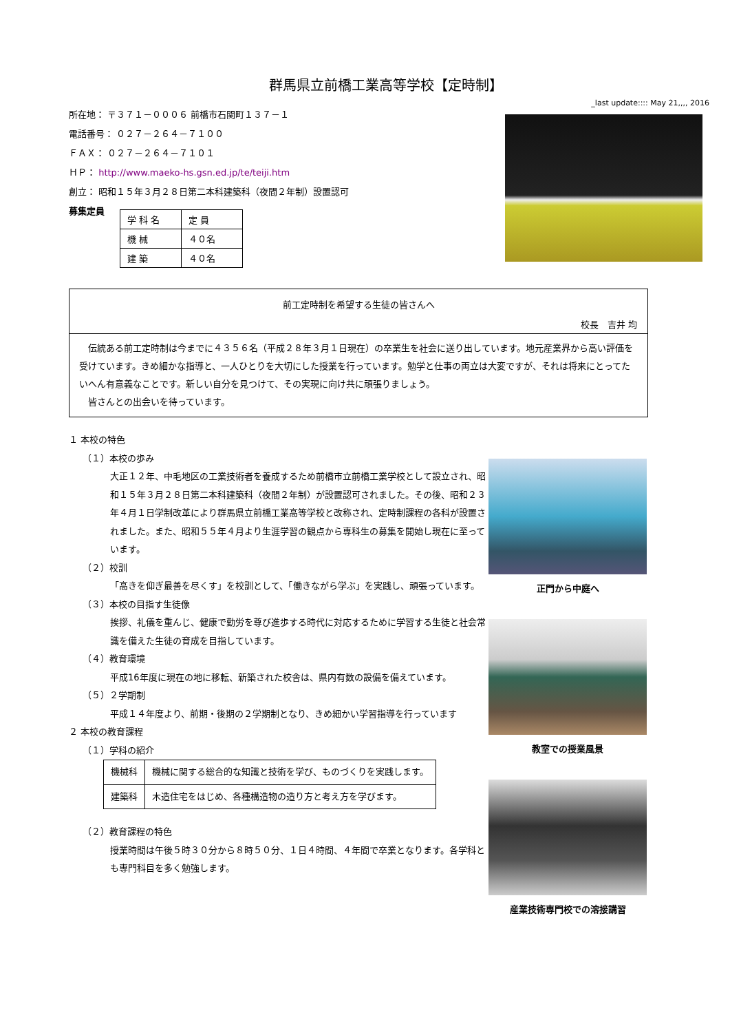群馬県立前橋工業高等学校【定時制】
_last update:::: May 21,,,, 2016
所在地： 〒３７１－０００６ 前橋市石関町１３７－１
電話番号： ０２７－２６４－７１００
ＦＡＸ： ０２７－２６４－７１０１
ＨＰ： http://www.maeko-hs.gsn.ed.jp/te/teiji.htm
創立： 昭和１５年３月２８日第二本科建築科（夜間２年制）設置認可
募集定員
| 学 科 名 | 定 員 |
| 機 械 | ４０名 |
| 建 築 | ４０名 |
前工定時制を希望する生徒の皆さんへ
校長　吉井 均
　伝統ある前工定時制は今までに４３５６名（平成２８年３月１日現在）の卒業生を社会に送り出しています。地元産業界から高い評価を受けています。きめ細かな指導と、一人ひとりを大切にした授業を行っています。勉学と仕事の両立は大変ですが、それは将来にとってたいへん有意義なことです。新しい自分を見つけて、その実現に向け共に頑張りましょう。
　皆さんとの出会いを待っています。
１ 本校の特色
（１）本校の歩み
大正１２年、中毛地区の工業技術者を養成するため前橋市立前橋工業学校として設立され、昭和１５年３月２８日第二本科建築科（夜間２年制）が設置認可されました。その後、昭和２３年４月１日学制改革により群馬県立前橋工業高等学校と改称され、定時制課程の各科が設置されました。また、昭和５５年４月より生涯学習の観点から専科生の募集を開始し現在に至っています。
（２）校訓
「高きを仰ぎ最善を尽くす」を校訓として、「働きながら学ぶ」を実践し、頑張っています。
（３）本校の目指す生徒像
挨拶、礼儀を重んじ、健康で勤労を尊び進歩する時代に対応するために学習する生徒と社会常識を備えた生徒の育成を目指しています。
（４）教育環境
平成16年度に現在の地に移転、新築された校舎は、県内有数の設備を備えています。
（５）２学期制
平成１４年度より、前期・後期の２学期制となり、きめ細かい学習指導を行っています
２ 本校の教育課程
（１）学科の紹介
| 機械科 | 機械に関する総合的な知識と技術を学び、ものづくりを実践します。 |
| 建築科 | 木造住宅をはじめ、各種構造物の造り方と考え方を学びます。 |
（２）教育課程の特色
授業時間は午後５時３０分から８時５０分、１日４時間、４年間で卒業となります。各学科とも専門科目を多く勉強します。
正門から中庭へ
教室での授業風景
産業技術専門校での溶接講習